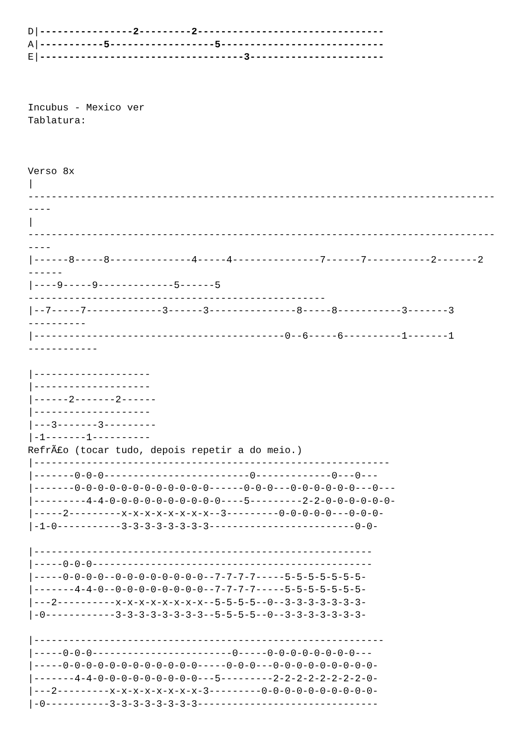D|----------------2---------2--------------------------------
A|-----------5------------------5----------------------------
E|-----------------------------------3-----------------------



Incubus - Mexico ver
Tablatura:



Verso 8x
|
--------------------------------------------------------------------------------
----
|
--------------------------------------------------------------------------------
----
|------8-----8--------------4-----4---------------7------7-----------2-------2
------
|----9-----9-------------5------5
---------------------------------------------------
|--7-----7-------------3------3---------------8-----8-----------3-------3
----------
|-------------------------------------------0--6-----6----------1-------1
------------

|--------------------
|--------------------
|------2-------2------
|--------------------
|---3-------3---------
|-1-------1----------
RefrÃ£o (tocar tudo, depois repetir a do meio.)
|-------------------------------------------------------------
|-------0-0-0-------------------------0-------------0---0---
|-------0-0-0-0-0-0-0-0-0-0-0-0------0-0-0---0-0-0-0-0-0---0---
|---------4-4-0-0-0-0-0-0-0-0-0-0----5---------2-2-0-0-0-0-0-0-
|-----2---------x-x-x-x-x-x-x-x--3---------0-0-0-0-0---0-0-0-
|-1-0-----------3-3-3-3-3-3-3-3-------------------------0-0-

|----------------------------------------------------------
|-----0-0-0------------------------------------------------
|-----0-0-0-0--0-0-0-0-0-0-0-0--7-7-7-7-----5-5-5-5-5-5-5-
|-------4-4-0--0-0-0-0-0-0-0-0--7-7-7-7-----5-5-5-5-5-5-5-
|---2----------x-x-x-x-x-x-x-x--5-5-5-5--0--3-3-3-3-3-3-3-
|-0------------3-3-3-3-3-3-3-3--5-5-5-5--0--3-3-3-3-3-3-3-

|------------------------------------------------------------
|-----0-0-0------------------------0-----0-0-0-0-0-0-0-0---
|-----0-0-0-0-0-0-0-0-0-0-0-0-----0-0-0---0-0-0-0-0-0-0-0-0-
|-------4-4-0-0-0-0-0-0-0-0-0---5---------2-2-2-2-2-2-2-2-0-
|---2---------x-x-x-x-x-x-x-x-3---------0-0-0-0-0-0-0-0-0-0-
|-0-----------3-3-3-3-3-3-3-3-------------------------------